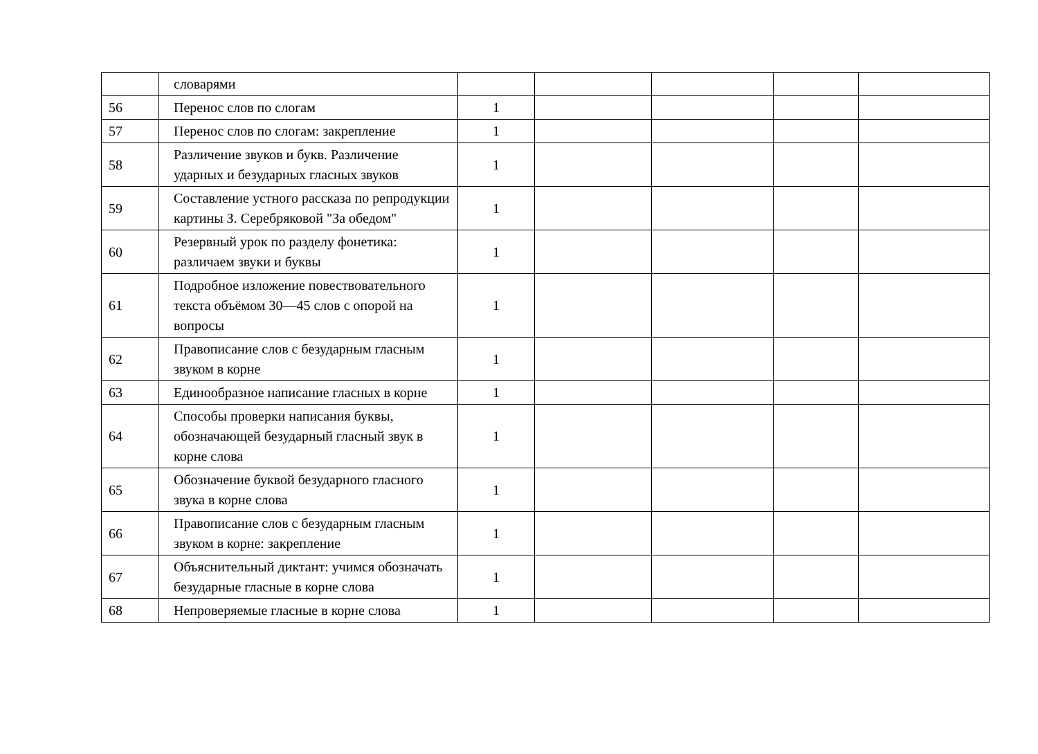| | словарями | | | | | |
| 56 | Перенос слов по слогам | 1 | | | | |
| 57 | Перенос слов по слогам: закрепление | 1 | | | | |
| 58 | Различение звуков и букв. Различение ударных и безударных гласных звуков | 1 | | | | |
| 59 | Составление устного рассказа по репродукции картины З. Серебряковой "За обедом" | 1 | | | | |
| 60 | Резервный урок по разделу фонетика: различаем звуки и буквы | 1 | | | | |
| 61 | Подробное изложение повествовательного текста объёмом 30—45 слов с опорой на вопросы | 1 | | | | |
| 62 | Правописание слов с безударным гласным звуком в корне | 1 | | | | |
| 63 | Единообразное написание гласных в корне | 1 | | | | |
| 64 | Способы проверки написания буквы, обозначающей безударный гласный звук в корне слова | 1 | | | | |
| 65 | Обозначение буквой безударного гласного звука в корне слова | 1 | | | | |
| 66 | Правописание слов с безударным гласным звуком в корне: закрепление | 1 | | | | |
| 67 | Объяснительный диктант: учимся обозначать безударные гласные в корне слова | 1 | | | | |
| 68 | Непроверяемые гласные в корне слова | 1 | | | | |